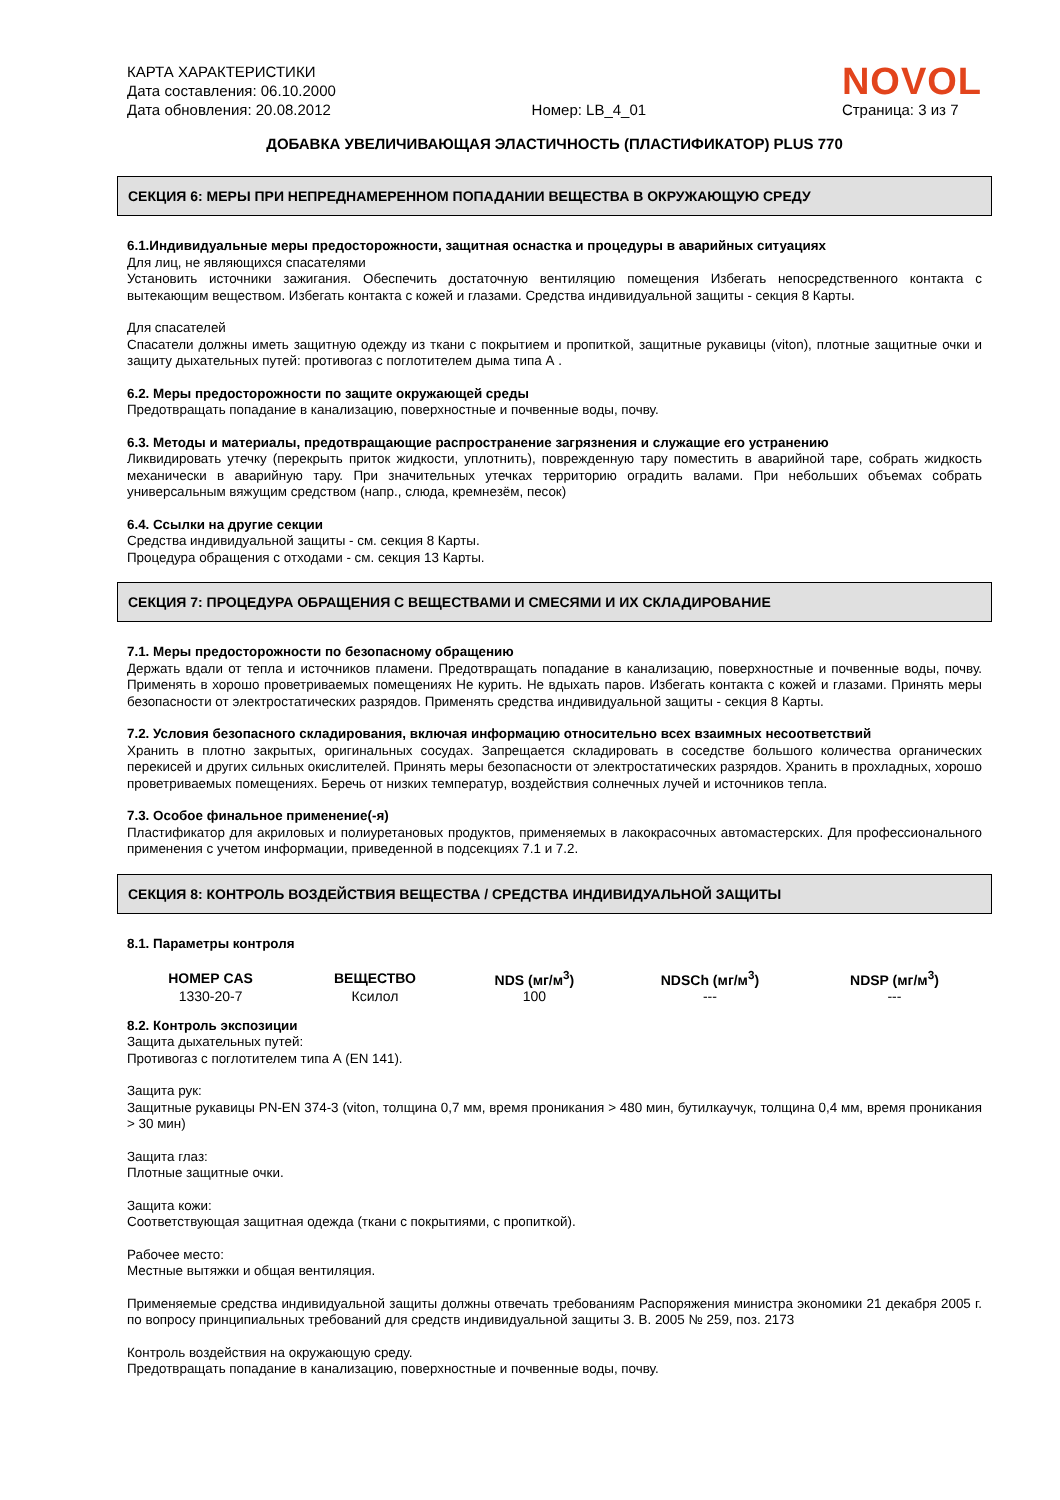КАРТА ХАРАКТЕРИСТИКИ
Дата составления: 06.10.2000
Дата обновления: 20.08.2012
Номер: LB_4_01
NOVOL
Страница: 3 из 7
ДОБАВКА УВЕЛИЧИВАЮЩАЯ ЭЛАСТИЧНОСТЬ (ПЛАСТИФИКАТОР) PLUS 770
СЕКЦИЯ 6: МЕРЫ ПРИ НЕПРЕДНАМЕРЕННОМ ПОПАДАНИИ ВЕЩЕСТВА В ОКРУЖАЮЩУЮ СРЕДУ
6.1.Индивидуальные меры предосторожности, защитная оснастка и процедуры в аварийных ситуациях
Для лиц, не являющихся спасателями
Установить источники зажигания. Обеспечить достаточную вентиляцию помещения Избегать непосредственного контакта с вытекающим веществом. Избегать контакта с кожей и глазами. Средства индивидуальной защиты - секция 8 Карты.
Для спасателей
Спасатели должны иметь защитную одежду из ткани с покрытием и пропиткой, защитные рукавицы (viton), плотные защитные очки и защиту дыхательных путей: противогаз с поглотителем дыма типа А .
6.2. Меры предосторожности по защите окружающей среды
Предотвращать попадание в канализацию, поверхностные и почвенные воды, почву.
6.3. Методы и материалы, предотвращающие распространение загрязнения и служащие его устранению
Ликвидировать утечку (перекрыть приток жидкости, уплотнить), поврежденную тару поместить в аварийной таре, собрать жидкость механически в аварийную тару. При значительных утечках территорию оградить валами. При небольших объемах собрать универсальным вяжущим средством (напр., слюда, кремнезём, песок)
6.4. Ссылки на другие секции
Средства индивидуальной защиты - см. секция 8 Карты.
Процедура обращения с отходами - см. секция 13 Карты.
СЕКЦИЯ 7: ПРОЦЕДУРА ОБРАЩЕНИЯ С ВЕЩЕСТВАМИ И СМЕСЯМИ И ИХ СКЛАДИРОВАНИЕ
7.1. Меры предосторожности по безопасному обращению
Держать вдали от тепла и источников пламени. Предотвращать попадание в канализацию, поверхностные и почвенные воды, почву. Применять в хорошо проветриваемых помещениях Не курить. Не вдыхать паров. Избегать контакта с кожей и глазами. Принять меры безопасности от электростатических разрядов. Применять средства индивидуальной защиты - секция 8 Карты.
7.2. Условия безопасного складирования, включая информацию относительно всех взаимных несоответствий
Хранить в плотно закрытых, оригинальных сосудах. Запрещается складировать в соседстве большого количества органических перекисей и других сильных окислителей. Принять меры безопасности от электростатических разрядов. Хранить в прохладных, хорошо проветриваемых помещениях. Беречь от низких температур, воздействия солнечных лучей и источников тепла.
7.3. Особое финальное применение(-я)
Пластификатор для акриловых и полиуретановых продуктов, применяемых в лакокрасочных автомастерских. Для профессионального применения с учетом информации, приведенной в подсекциях 7.1 и 7.2.
СЕКЦИЯ 8: КОНТРОЛЬ ВОЗДЕЙСТВИЯ ВЕЩЕСТВА / СРЕДСТВА ИНДИВИДУАЛЬНОЙ ЗАЩИТЫ
8.1. Параметры контроля
| НОМЕР CAS | ВЕЩЕСТВО | NDS (мг/м<sup>3</sup>) | NDSCh (мг/м<sup>3</sup>) | NDSP (мг/м<sup>3</sup>) |
| --- | --- | --- | --- | --- |
| 1330-20-7 | Ксилол | 100 | --- | --- |
8.2. Контроль экспозиции
Защита дыхательных путей:
Противогаз с поглотителем типа А (EN 141).
Защита рук:
Защитные рукавицы PN-EN 374-3 (viton, толщина 0,7 мм, время проникания > 480 мин, бутилкаучук, толщина 0,4 мм, время проникания > 30 мин)
Защита глаз:
Плотные защитные очки.
Защита кожи:
Соответствующая защитная одежда (ткани с покрытиями, с пропиткой).
Рабочее место:
Местные вытяжки и общая вентиляция.
Применяемые средства индивидуальной защиты должны отвечать требованиям Распоряжения министра экономики 21 декабря 2005 г. по вопросу принципиальных требований для средств индивидуальной защиты З. В. 2005 № 259, поз. 2173
Контроль воздействия на окружающую среду.
Предотвращать попадание в канализацию, поверхностные и почвенные воды, почву.